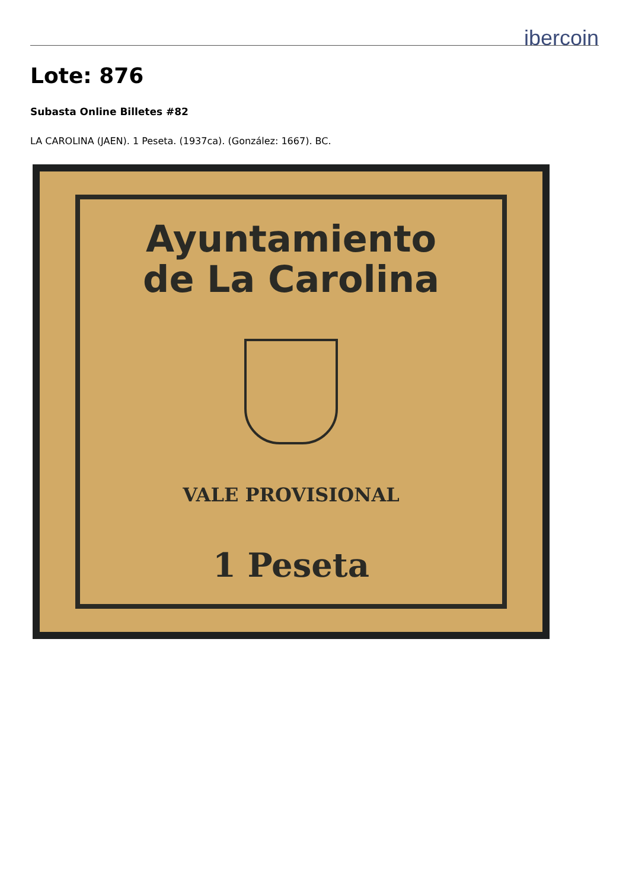ibercoin
Lote: 876
Subasta Online Billetes #82
LA CAROLINA (JAEN). 1 Peseta. (1937ca). (González: 1667). BC.
Ayuntamiento
de La Carolina
VALE PROVISIONAL
1 Peseta